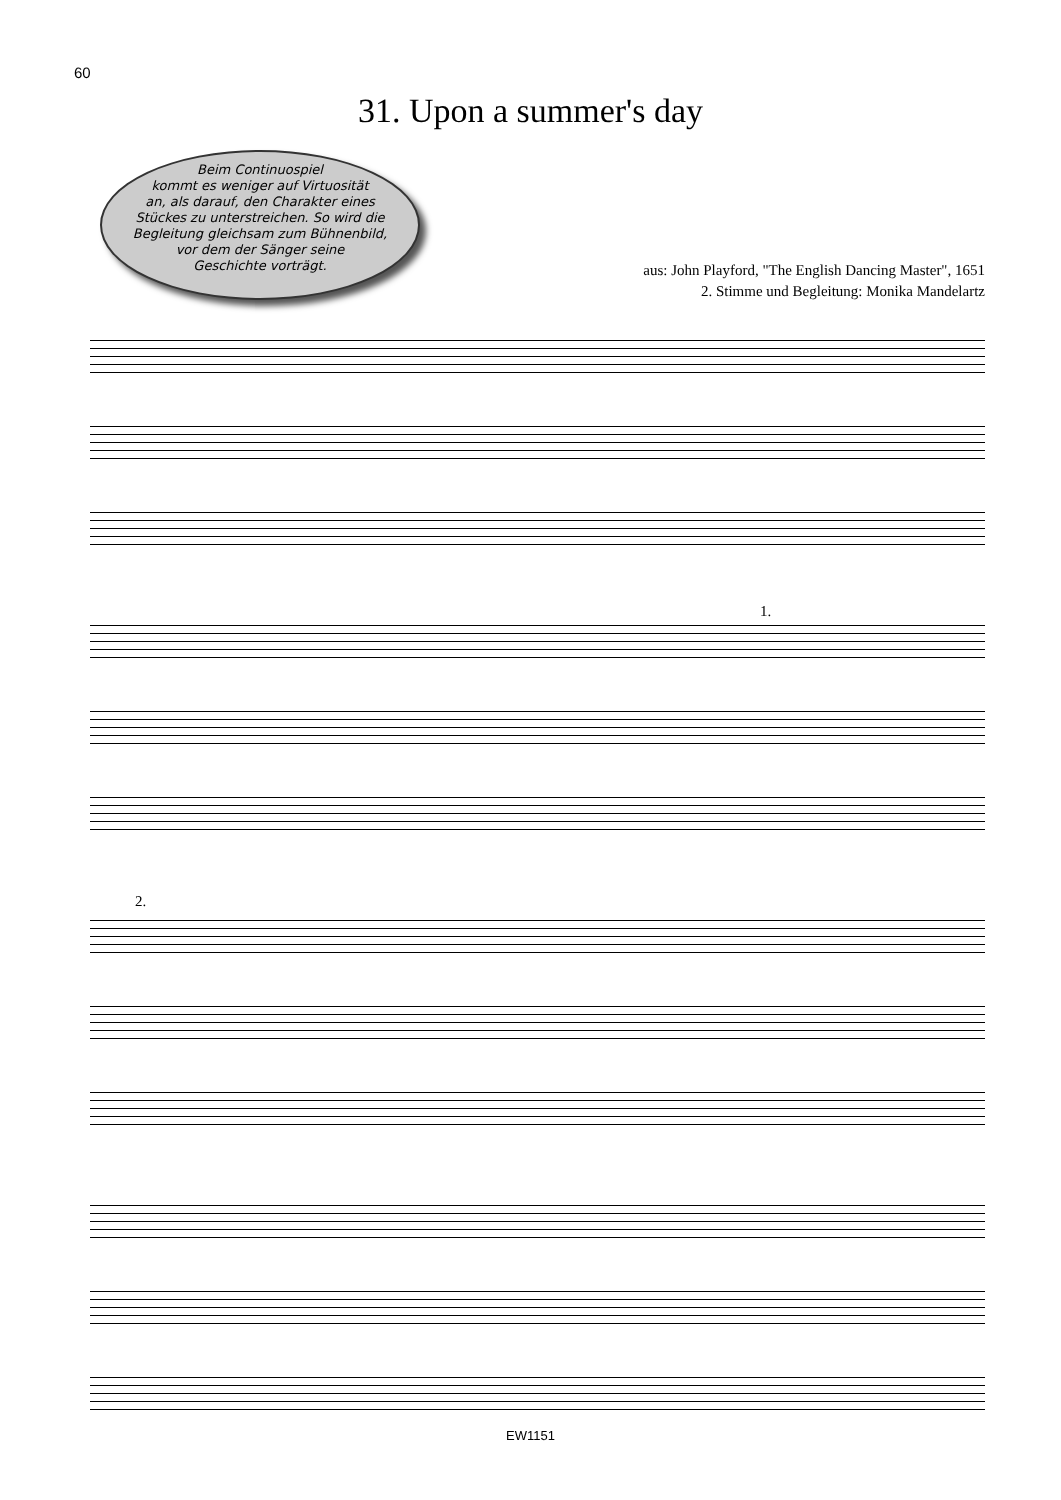60
31. Upon a summer's day
Beim Continuospiel
kommt es weniger auf Virtuosität
an, als darauf, den Charakter eines
Stückes zu unterstreichen. So wird die
Begleitung gleichsam zum Bühnenbild,
vor dem der Sänger seine
Geschichte vorträgt.
aus: John Playford, "The English Dancing Master", 1651
2. Stimme und Begleitung: Monika Mandelartz
1.
2.
EW1151